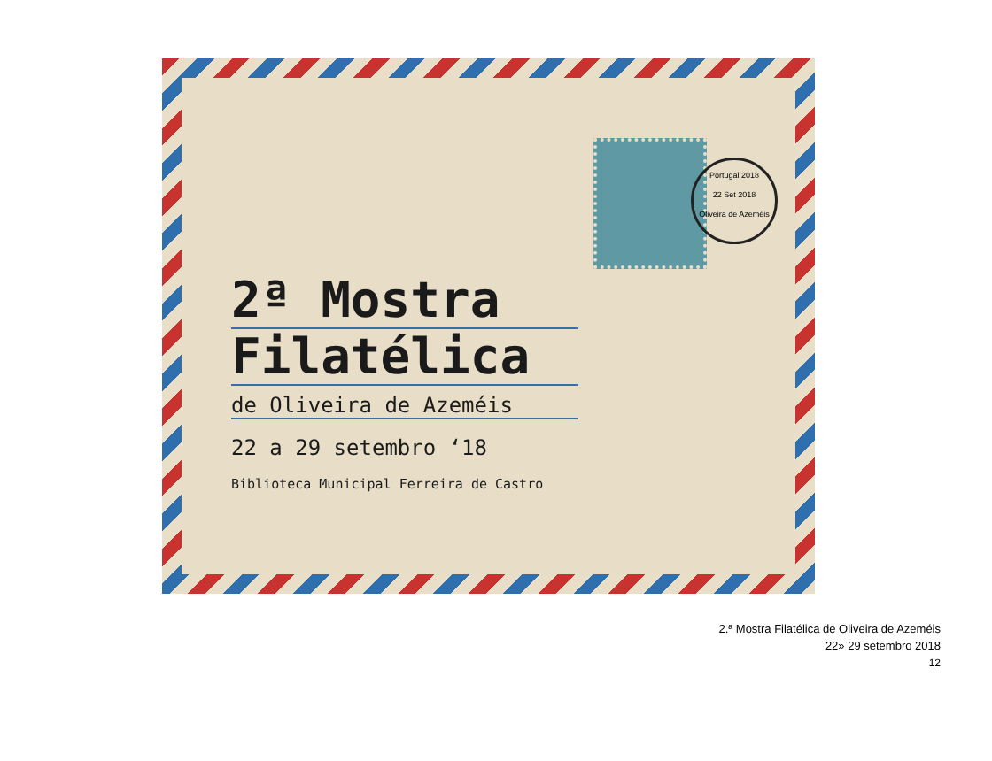Portugal 2018
22 Set 2018
Oliveira de Azeméis
2ª Mostra
Filatélica
de Oliveira de Azeméis
22 a 29 setembro ‘18
Biblioteca Municipal Ferreira de Castro
2.ª Mostra Filatélica de Oliveira de Azeméis
22» 29 setembro 2018
12